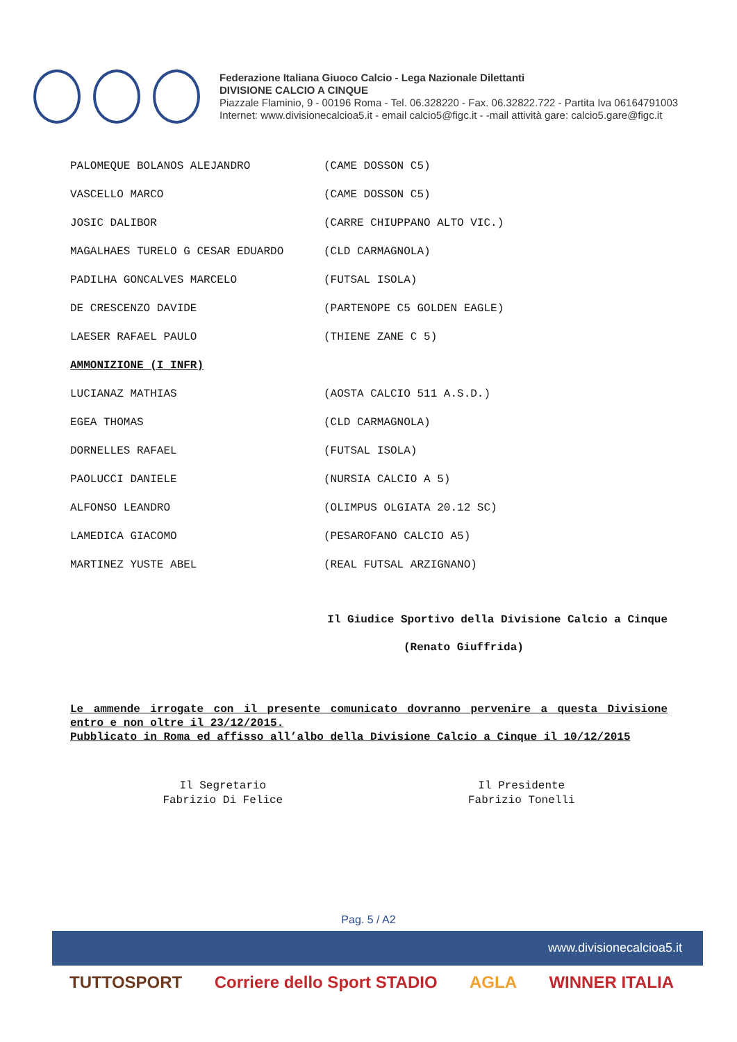Federazione Italiana Giuoco Calcio - Lega Nazionale Dilettanti
DIVISIONE CALCIO A CINQUE
Piazzale Flaminio, 9 - 00196 Roma - Tel. 06.328220 - Fax. 06.32822.722 - Partita Iva 06164791003
Internet: www.divisionecalcioa5.it - email calcio5@figc.it - -mail attività gare: calcio5.gare@figc.it
PALOMEQUE BOLANOS ALEJANDRO (CAME DOSSON C5)
VASCELLO MARCO (CAME DOSSON C5)
JOSIC DALIBOR (CARRE CHIUPPANO ALTO VIC.)
MAGALHAES TURELO G CESAR EDUARDO (CLD CARMAGNOLA)
PADILHA GONCALVES MARCELO (FUTSAL ISOLA)
DE CRESCENZO DAVIDE (PARTENOPE C5 GOLDEN EAGLE)
LAESER RAFAEL PAULO (THIENE ZANE C 5)
AMMONIZIONE (I INFR)
LUCIANAZ MATHIAS (AOSTA CALCIO 511 A.S.D.)
EGEA THOMAS (CLD CARMAGNOLA)
DORNELLES RAFAEL (FUTSAL ISOLA)
PAOLUCCI DANIELE (NURSIA CALCIO A 5)
ALFONSO LEANDRO (OLIMPUS OLGIATA 20.12 SC)
LAMEDICA GIACOMO (PESAROFANO CALCIO A5)
MARTINEZ YUSTE ABEL (REAL FUTSAL ARZIGNANO)
Il Giudice Sportivo della Divisione Calcio a Cinque
(Renato Giuffrida)
Le ammende irrogate con il presente comunicato dovranno pervenire a questa Divisione entro e non oltre il 23/12/2015.
Pubblicato in Roma ed affisso all’albo della Divisione Calcio a Cinque il 10/12/2015
Il Segretario
Fabrizio Di Felice
Il Presidente
Fabrizio Tonelli
Pag. 5 / A2
www.divisionecalcioa5.it
TUTTOSPORT Corriere dello Sport STADIO AGLA WINNER ITALIA